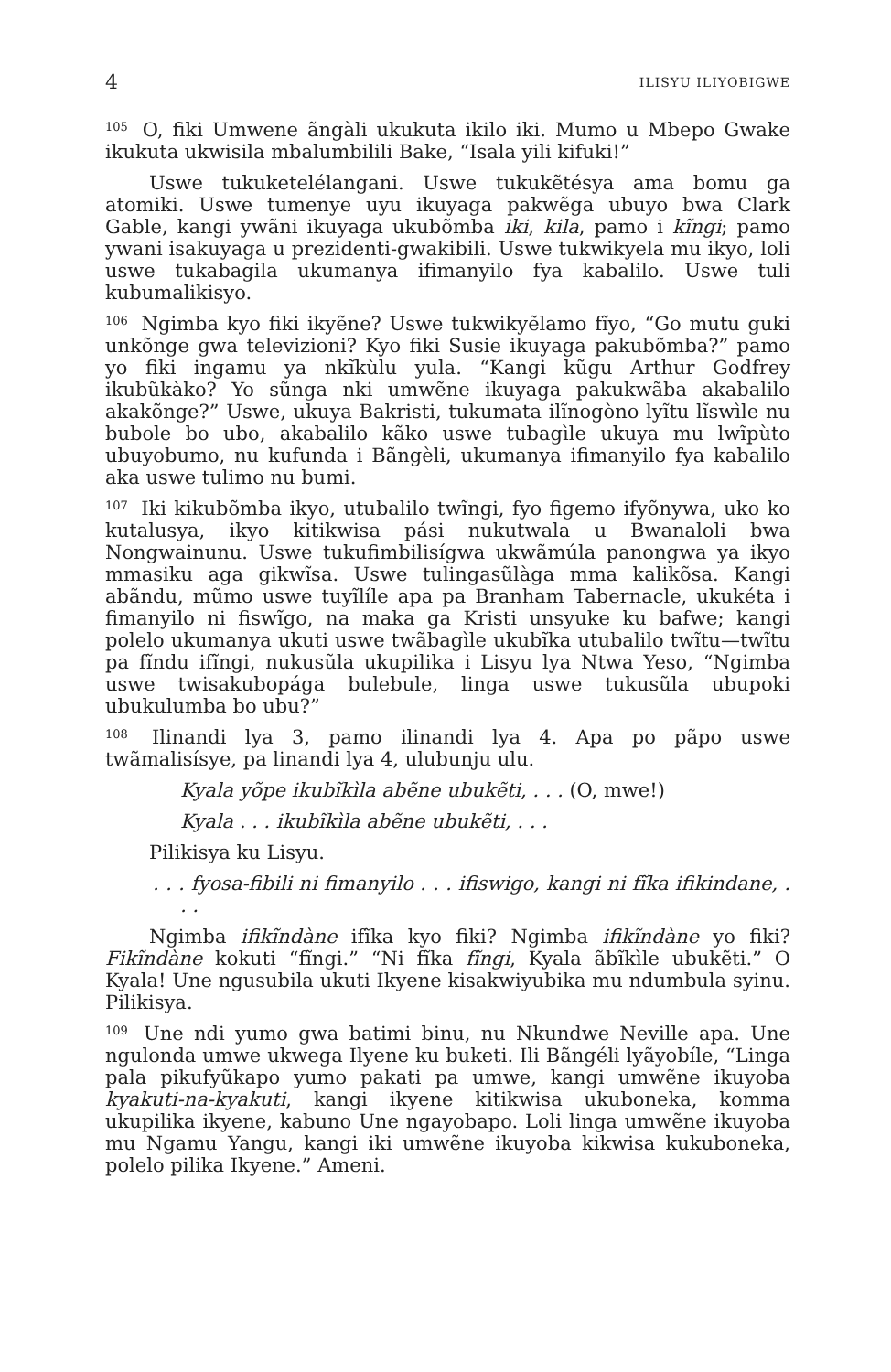4 ILISYU ILIYOBIGWE
<sup>105</sup> O, fiki Umwene ãngàli ukukuta ikilo iki. Mumo u Mbepo Gwake ikukuta ukwisila mbalumbilili Bake, “Isala yili kifuki!”
Uswe tukuketelélangani. Uswe tukukẽtésya ama bomu ga atomiki. Uswe tumenye uyu ikuyaga pakwẽga ubuyo bwa Clark Gable, kangi ywãni ikuyaga ukubõmba iki, kila, pamo i kĩngi; pamo ywani isakuyaga u prezidenti-gwakibili. Uswe tukwikyela mu ikyo, loli uswe tukabagila ukumanya ifimanyilo fya kabalilo. Uswe tuli kubumalikisyo.
<sup>106</sup> Ngimba kyo fiki ikyẽne? Uswe tukwikyẽlamo fĩyo, “Go mutu guki unkõnge gwa televizioni? Kyo fiki Susie ikuyaga pakubõmba?” pamo yo fiki ingamu ya nkĩkùlu yula. “Kangi kũgu Arthur Godfrey ikubũkàko? Yo sũnga nki umwẽne ikuyaga pakukwãba akabalilo akakõnge?” Uswe, ukuya Bakristi, tukumata ilĩnogòno lyĩtu lĩswìle nu bubole bo ubo, akabalilo kãko uswe tubagìle ukuya mu lwĩpùto ubuyobumo, nu kufunda i Bãngèli, ukumanya ifimanyilo fya kabalilo aka uswe tulimo nu bumi.
<sup>107</sup> Iki kikubõmba ikyo, utubalilo twĩngi, fyo figemo ifyõnywa, uko ko kutalusya, ikyo kitikwisa pási nukutwala u Bwanaloli bwa Nongwainunu. Uswe tukufimbilisígwa ukwãmúla panongwa ya ikyo mmasiku aga gikwĩsa. Uswe tulingasũlàga mma kalikõsa. Kangi abãndu, mũmo uswe tuyĩlíle apa pa Branham Tabernacle, ukukéta i fimanyilo ni fiswĩgo, na maka ga Kristi unsyuke ku bafwe; kangi polelo ukumanya ukuti uswe twãbagìle ukubĩka utubalilo twĩtu—twĩtu pa fĩndu ifĩngi, nukusũla ukupilika i Lisyu lya Ntwa Yeso, “Ngimba uswe twisakubopága bulebule, linga uswe tukusũla ubupoki ubukulumba bo ubu?”
<sup>108</sup> Ilinandi lya 3, pamo ilinandi lya 4. Apa po pãpo uswe twãmalisísye, pa linandi lya 4, ulubunju ulu.
Kyala yõpe ikubĩkìla abẽne ubukẽti, . . . (O, mwe!)
Kyala . . . ikubĩkìla abẽne ubukẽti, . . .
Pilikisya ku Lisyu.
. . . fyosa-fibili ni fimanyilo . . . ifiswigo, kangi ni fĩka ifikindane, . . .
Ngimba ifikĩndàne ifĩka kyo fiki? Ngimba ifikĩndàne yo fiki? Fikĩndàne kokuti “fĩngi.” “Ni fĩka fĩngi, Kyala ãbĩkìle ubukẽti.” O Kyala! Une ngusubila ukuti Ikyene kisakwiyubika mu ndumbula syinu. Pilikisya.
<sup>109</sup> Une ndi yumo gwa batimi binu, nu Nkundwe Neville apa. Une ngulonda umwe ukwega Ilyene ku buketi. Ili Bãngéli lyãyobíle, “Linga pala pikufyũkapo yumo pakati pa umwe, kangi umwẽne ikuyoba kyakuti-na-kyakuti, kangi ikyene kitikwisa ukuboneka, komma ukupilika ikyene, kabuno Une ngayobapo. Loli linga umwẽne ikuyoba mu Ngamu Yangu, kangi iki umwẽne ikuyoba kikwisa kukuboneka, polelo pilika Ikyene.” Ameni.